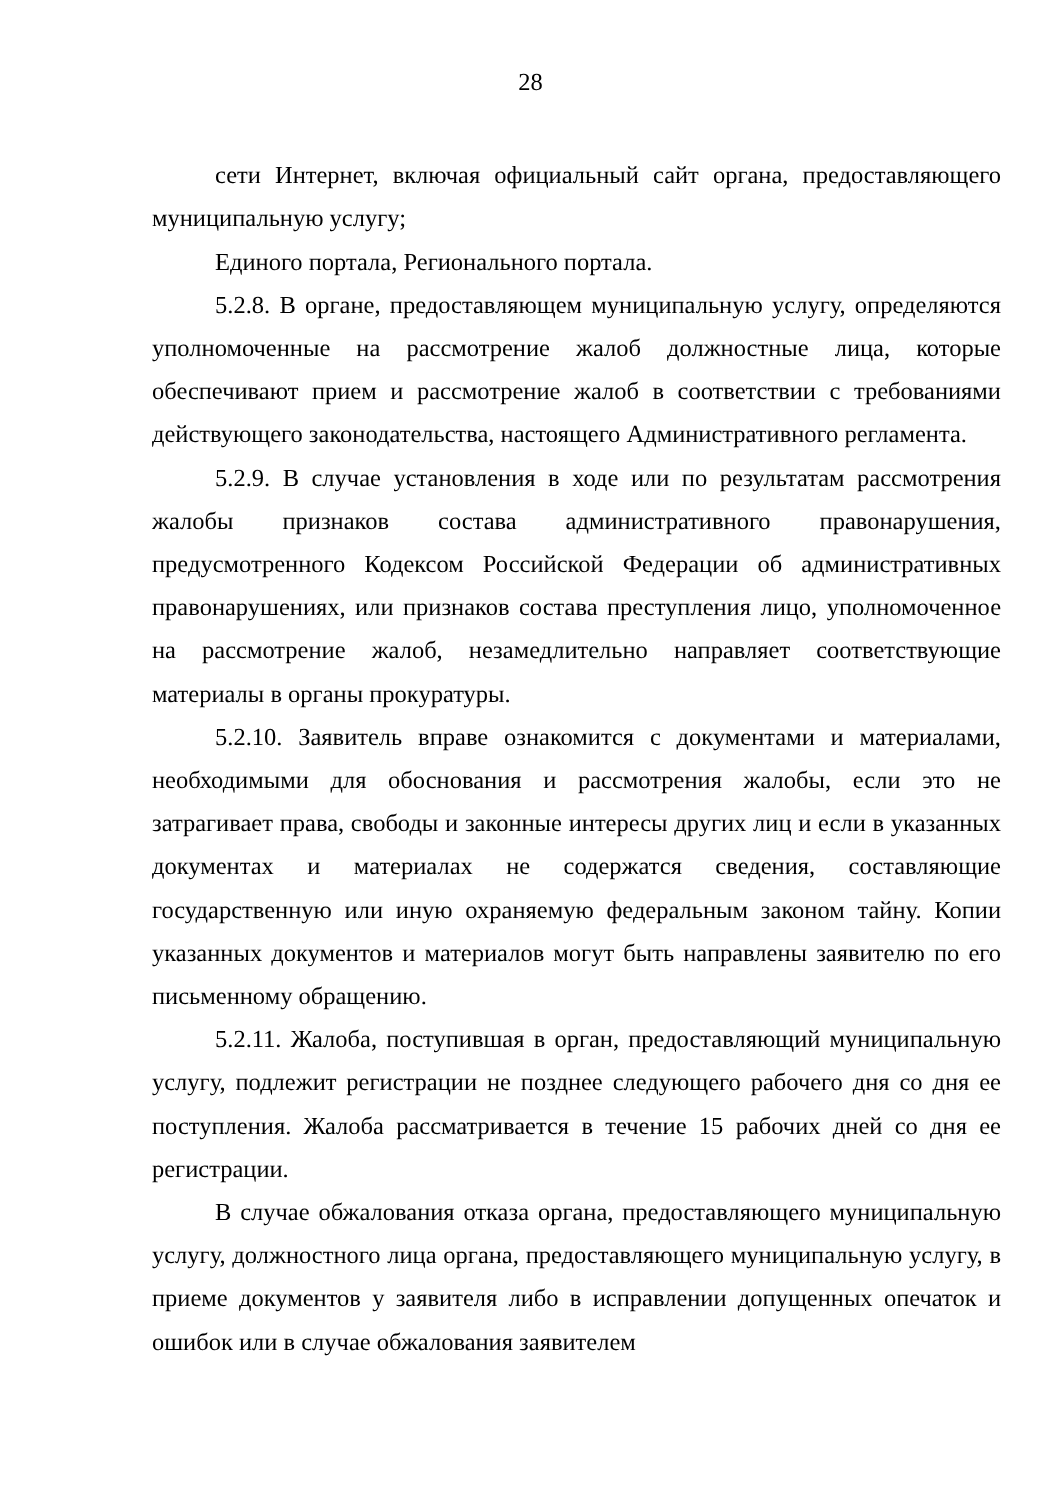28
сети Интернет, включая официальный сайт органа, предоставляющего муниципальную услугу;
Единого портала, Регионального портала.
5.2.8. В органе, предоставляющем муниципальную услугу, определяются уполномоченные на рассмотрение жалоб должностные лица, которые обеспечивают прием и рассмотрение жалоб в соответствии с требованиями действующего законодательства, настоящего Административного регламента.
5.2.9. В случае установления в ходе или по результатам рассмотрения жалобы признаков состава административного правонарушения, предусмотренного Кодексом Российской Федерации об административных правонарушениях, или признаков состава преступления лицо, уполномоченное на рассмотрение жалоб, незамедлительно направляет соответствующие материалы в органы прокуратуры.
5.2.10. Заявитель вправе ознакомится с документами и материалами, необходимыми для обоснования и рассмотрения жалобы, если это не затрагивает права, свободы и законные интересы других лиц и если в указанных документах и материалах не содержатся сведения, составляющие государственную или иную охраняемую федеральным законом тайну. Копии указанных документов и материалов могут быть направлены заявителю по его письменному обращению.
5.2.11. Жалоба, поступившая в орган, предоставляющий муниципальную услугу, подлежит регистрации не позднее следующего рабочего дня со дня ее поступления. Жалоба рассматривается в течение 15 рабочих дней со дня ее регистрации.
В случае обжалования отказа органа, предоставляющего муниципальную услугу, должностного лица органа, предоставляющего муниципальную услугу, в приеме документов у заявителя либо в исправлении допущенных опечаток и ошибок или в случае обжалования заявителем